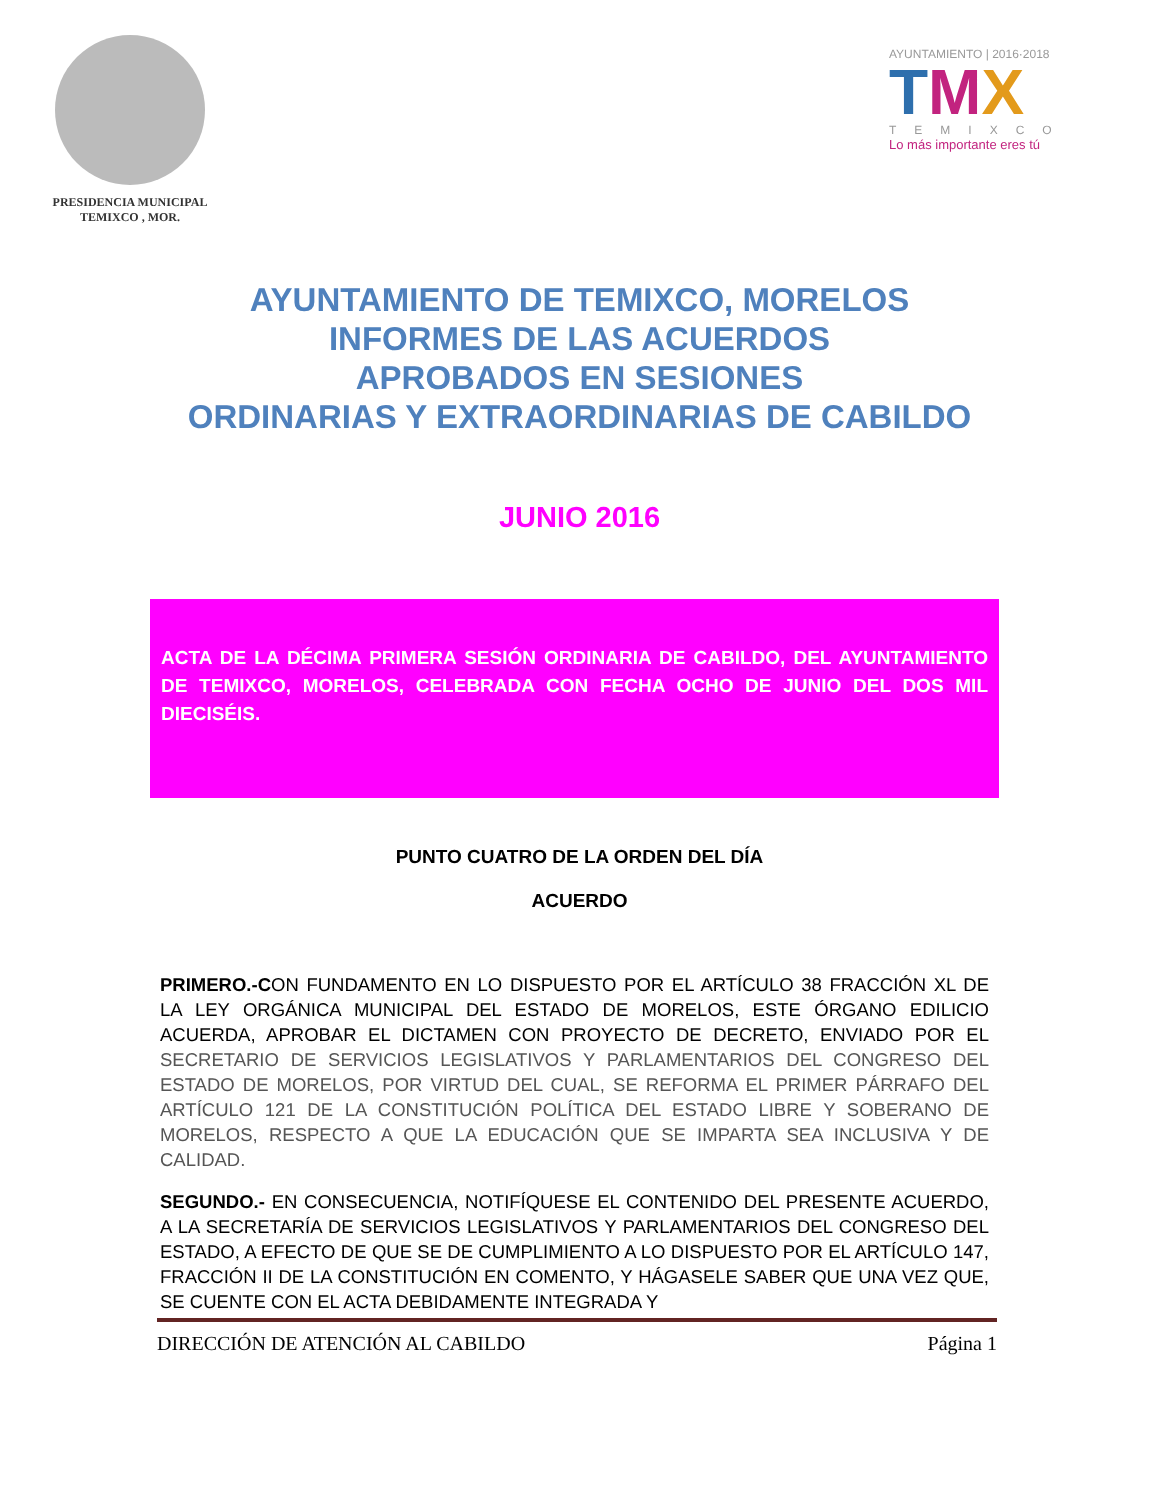PRESIDENCIA MUNICIPAL
TEMIXCO , MOR.
AYUNTAMIENTO | 2016·2018
TMX
TEMIXCO
Lo más importante eres tú
AYUNTAMIENTO DE TEMIXCO, MORELOS
INFORMES DE LAS ACUERDOS
APROBADOS EN SESIONES
ORDINARIAS Y EXTRAORDINARIAS DE CABILDO
JUNIO 2016
ACTA DE LA DÉCIMA PRIMERA SESIÓN ORDINARIA DE CABILDO, DEL AYUNTAMIENTO DE TEMIXCO, MORELOS, CELEBRADA CON FECHA OCHO DE JUNIO DEL DOS MIL DIECISÉIS.
PUNTO CUATRO DE LA ORDEN DEL DÍA
ACUERDO
PRIMERO.-CON FUNDAMENTO EN LO DISPUESTO POR EL ARTÍCULO 38 FRACCIÓN XL DE LA LEY ORGÁNICA MUNICIPAL DEL ESTADO DE MORELOS, ESTE ÓRGANO EDILICIO ACUERDA, APROBAR EL DICTAMEN CON PROYECTO DE DECRETO, ENVIADO POR EL SECRETARIO DE SERVICIOS LEGISLATIVOS Y PARLAMENTARIOS DEL CONGRESO DEL ESTADO DE MORELOS, POR VIRTUD DEL CUAL, SE REFORMA EL PRIMER PÁRRAFO DEL ARTÍCULO 121 DE LA CONSTITUCIÓN POLÍTICA DEL ESTADO LIBRE Y SOBERANO DE MORELOS, RESPECTO A QUE LA EDUCACIÓN QUE SE IMPARTA SEA INCLUSIVA Y DE CALIDAD.
SEGUNDO.- EN CONSECUENCIA, NOTIFÍQUESE EL CONTENIDO DEL PRESENTE ACUERDO, A LA SECRETARÍA DE SERVICIOS LEGISLATIVOS Y PARLAMENTARIOS DEL CONGRESO DEL ESTADO, A EFECTO DE QUE SE DE CUMPLIMIENTO A LO DISPUESTO POR EL ARTÍCULO 147, FRACCIÓN II DE LA CONSTITUCIÓN EN COMENTO, Y HÁGASELE SABER QUE UNA VEZ QUE, SE CUENTE CON EL ACTA DEBIDAMENTE INTEGRADA Y
DIRECCIÓN DE ATENCIÓN AL CABILDO Página 1